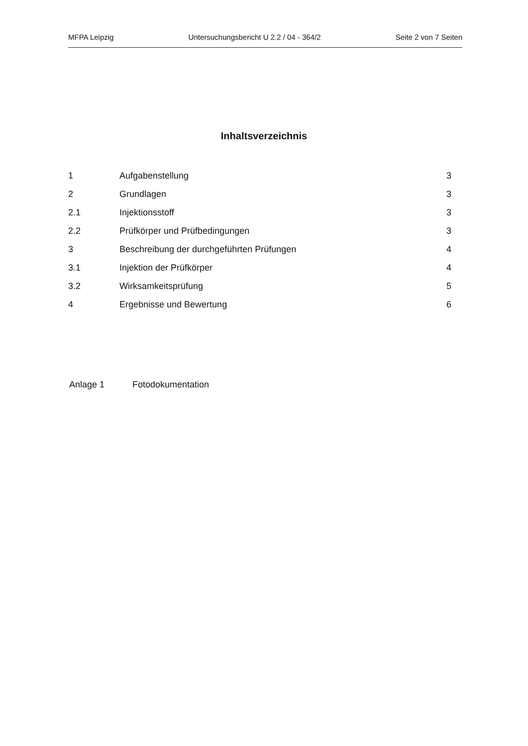MFPA Leipzig Untersuchungsbericht U 2.2 / 04 - 364/2 Seite 2 von 7 Seiten
Inhaltsverzeichnis
| 1 | Aufgabenstellung | 3 |
| 2 | Grundlagen | 3 |
| 2.1 | Injektionsstoff | 3 |
| 2.2 | Prüfkörper und Prüfbedingungen | 3 |
| 3 | Beschreibung der durchgeführten Prüfungen | 4 |
| 3.1 | Injektion der Prüfkörper | 4 |
| 3.2 | Wirksamkeitsprüfung | 5 |
| 4 | Ergebnisse und Bewertung | 6 |
Anlage 1 Fotodokumentation